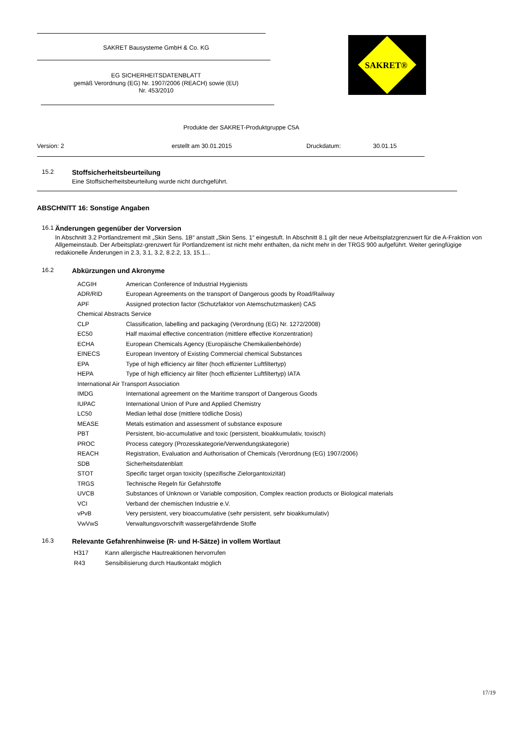SAKRET Bausysteme GmbH & Co. KG
EG SICHERHEITSDATENBLATT
gemäß Verordnung (EG) Nr. 1907/2006 (REACH) sowie (EU)
Nr. 453/2010
SAKRET®
Produkte der SAKRET-Produktgruppe C5A
Version: 2 erstellt am 30.01.2015 Druckdatum: 30.01.15
15.2 Stoffsicherheitsbeurteilung
Eine Stoffsicherheitsbeurteilung wurde nicht durchgeführt.
ABSCHNITT 16: Sonstige Angaben
16.1 Änderungen gegenüber der Vorversion
In Abschnitt 3.2 Portlandzement mit „Skin Sens. 1B“ anstatt „Skin Sens. 1“ eingestuft. In Abschnitt 8.1 gilt der neue Arbeitsplatzgrenzwert für die A-Fraktion von Allgemeinstaub. Der Arbeitsplatz-grenzwert für Portlandzement ist nicht mehr enthalten, da nicht mehr in der TRGS 900 aufgeführt. Weiter geringfügige redakionelle Änderungen in 2.3, 3.1, 3.2, 8.2.2, 13, 15.1...
16.2 Abkürzungen und Akronyme
ACGIH American Conference of Industrial Hygienists
ADR/RID European Agreements on the transport of Dangerous goods by Road/Railway
APF Assigned protection factor (Schutzfaktor von Atemschutzmasken) CAS
Chemical Abstracts Service
CLP Classification, labelling and packaging (Verordnung (EG) Nr. 1272/2008)
EC50 Half maximal effective concentration (mittlere effective Konzentration)
ECHA European Chemicals Agency (Europäische Chemikalienbehörde)
EINECS European Inventory of Existing Commercial chemical Substances
EPA Type of high efficiency air filter (hoch effizienter Luftfiltertyp)
HEPA Type of high efficiency air filter (hoch effizienter Luftfiltertyp) IATA
International Air Transport Association
IMDG International agreement on the Maritime transport of Dangerous Goods
IUPAC International Union of Pure and Applied Chemistry
LC50 Median lethal dose (mittlere tödliche Dosis)
MEASE Metals estimation and assessment of substance exposure
PBT Persistent, bio-accumulative and toxic (persistent, bioakkumulativ, toxisch)
PROC Process category (Prozesskategorie/Verwendungskategorie)
REACH Registration, Evaluation and Authorisation of Chemicals (Verordnung (EG) 1907/2006)
SDB Sicherheitsdatenblatt
STOT Specific target organ toxicity (spezifische Zielorgantoxizität)
TRGS Technische Regeln für Gefahrstoffe
UVCB Substances of Unknown or Variable composition, Complex reaction products or Biological materials
VCI Verband der chemischen Industrie e.V.
vPvB Very persistent, very bioaccumulative (sehr persistent, sehr bioakkumulativ)
VwVwS Verwaltungsvorschrift wassergefährdende Stoffe
16.3 Relevante Gefahrenhinweise (R- und H-Sätze) in vollem Wortlaut
H317 Kann allergische Hautreaktionen hervorrufen
R43 Sensibilisierung durch Hautkontakt möglich
17/19